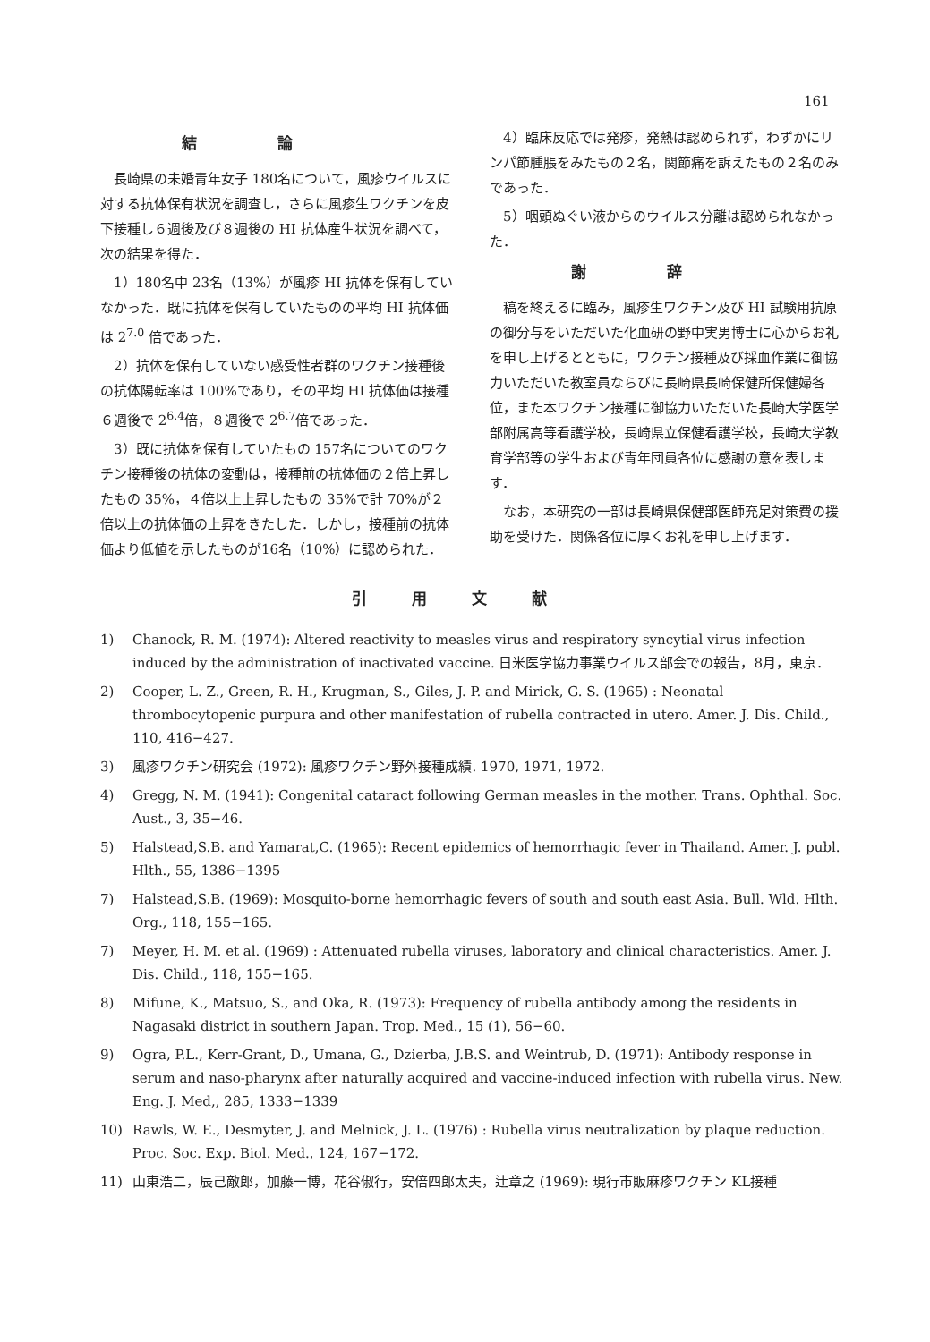161
結論
長崎県の未婚青年女子 180名について，風疹ウイルスに対する抗体保有状況を調査し，さらに風疹生ワクチンを皮下接種し６週後及び８週後の HI 抗体産生状況を調べて，次の結果を得た．
1）180名中 23名（13%）が風疹 HI 抗体を保有していなかった．既に抗体を保有していたものの平均 HI 抗体価は 2<sup>7.0</sup> 倍であった．
2）抗体を保有していない感受性者群のワクチン接種後の抗体陽転率は 100%であり，その平均 HI 抗体価は接種６週後で 2<sup>6.4</sup>倍，８週後で 2<sup>6.7</sup>倍であった．
3）既に抗体を保有していたもの 157名についてのワクチン接種後の抗体の変動は，接種前の抗体価の２倍上昇したもの 35%，４倍以上上昇したもの 35%で計 70%が２倍以上の抗体価の上昇をきたした．しかし，接種前の抗体価より低値を示したものが16名（10%）に認められた．
4）臨床反応では発疹，発熱は認められず，わずかにリンパ節腫脹をみたもの２名，関節痛を訴えたもの２名のみであった．
5）咽頭ぬぐい液からのウイルス分離は認められなかった．
謝辞
稿を終えるに臨み，風疹生ワクチン及び HI 試験用抗原の御分与をいただいた化血研の野中実男博士に心からお礼を申し上げるとともに，ワクチン接種及び採血作業に御協力いただいた教室員ならびに長崎県長崎保健所保健婦各位，また本ワクチン接種に御協力いただいた長崎大学医学部附属高等看護学校，長崎県立保健看護学校，長崎大学教育学部等の学生および青年団員各位に感謝の意を表します．
なお，本研究の一部は長崎県保健部医師充足対策費の援助を受けた．関係各位に厚くお礼を申し上げます．
引用文献
1) Chanock, R. M. (1974): Altered reactivity to measles virus and respiratory syncytial virus infection induced by the administration of inactivated vaccine. 日米医学協力事業ウイルス部会での報告，8月，東京．
2) Cooper, L. Z., Green, R. H., Krugman, S., Giles, J. P. and Mirick, G. S. (1965) : Neonatal thrombocytopenic purpura and other manifestation of rubella contracted in utero. Amer. J. Dis. Child., 110, 416−427.
3) 風疹ワクチン研究会 (1972): 風疹ワクチン野外接種成績. 1970, 1971, 1972.
4) Gregg, N. M. (1941): Congenital cataract following German measles in the mother. Trans. Ophthal. Soc. Aust., 3, 35−46.
5) Halstead,S.B. and Yamarat,C. (1965): Recent epidemics of hemorrhagic fever in Thailand. Amer. J. publ. Hlth., 55, 1386−1395
7) Halstead,S.B. (1969): Mosquito-borne hemorrhagic fevers of south and south east Asia. Bull. Wld. Hlth. Org., 118, 155−165.
7) Meyer, H. M. et al. (1969) : Attenuated rubella viruses, laboratory and clinical characteristics. Amer. J. Dis. Child., 118, 155−165.
8) Mifune, K., Matsuo, S., and Oka, R. (1973): Frequency of rubella antibody among the residents in Nagasaki district in southern Japan. Trop. Med., 15 (1), 56−60.
9) Ogra, P.L., Kerr-Grant, D., Umana, G., Dzierba, J.B.S. and Weintrub, D. (1971): Antibody response in serum and naso-pharynx after naturally acquired and vaccine-induced infection with rubella virus. New. Eng. J. Med,, 285, 1333−1339
10) Rawls, W. E., Desmyter, J. and Melnick, J. L. (1976) : Rubella virus neutralization by plaque reduction. Proc. Soc. Exp. Biol. Med., 124, 167−172.
11) 山東浩二，辰己敵郎，加藤一博，花谷俶行，安倍四郎太夫，辻章之 (1969): 現行市販麻疹ワクチン KL接種